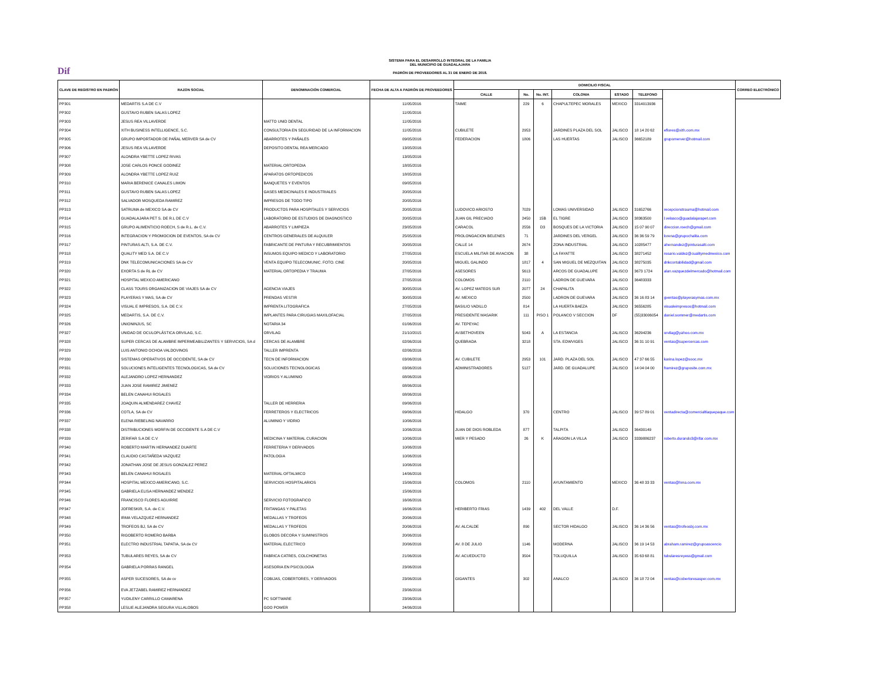Dif
SISTEMA PARA EL DESARROLLO INTEGRAL DE LA FAMILIA
DEL MUNICIPIO DE GUADALAJARA
PADRÓN DE PROVEEDORES AL 31 DE ENERO DE 2018.
| CLAVE DE REGISTRO EN PADRÓN | RAZON SOCIAL | DENOMINACIÓN COMERCIAL | FECHA DE ALTA A PADRÓN DE PROVEEDORES | DOMICILIO FISCAL | | | | | | | CORREO ELECTRÓNICO |
| --- | --- | --- | --- | --- | --- | --- | --- | --- | --- | --- | --- |
| | | | | CALLE | No. | No. INT. | COLONIA | ESTADO | TELEFONO | | |
| PP301 | MEDARTIS S.A DE C.V | | 11/05/2016 | TAIME | 229 | 6 | CHAPULTEPEC MORALES | MEXICO | 3314013936 | | |
| PP302 | GUSTAVO RUBEN SALAS LOPEZ | | 11/05/2016 | | | | | | | | |
| PP303 | JESUS REA VILLAVERDE | MATTO UNID DENTAL | 11/05/2016 | | | | | | | | |
| PP304 | XITH BUSINESS INTELLIGENCE, S.C. | CONSULTORIA EN SEGURIDAD DE LA INFORMACION | 11/05/2016 | CUBILETE | 2953 | | JARDINES PLAZA DEL SOL | JALISCO | 18 14 20 62 | eflores@xith.com.mx | |
| PP305 | GRUPO IMPORTADOR DE PAÑAL MERVER SA de CV | ABARROTES Y PAÑALES | 09/05/2016 | FEDERACION | 1806 | | LAS HUERTAS | JALISCO | 36652189 | grupomerver@hotmail.com | |
| PP306 | JESUS REA VILLAVERDE | DEPOSITO DENTAL REA MERCADO | 13/05/2016 | | | | | | | | |
| PP307 | ALONDRA YBETTE LOPEZ RIVAS | | 13/05/2016 | | | | | | | | |
| PP308 | JOSE CARLOS PONCE GODINEZ | MATERIAL ORTOPEDIA | 18/05/2016 | | | | | | | | |
| PP309 | ALONDRA YBETTE LOPEZ RUIZ | APARATOS ORTOPEDICOS | 18/05/2016 | | | | | | | | |
| PP310 | MARIA BERENICE CANALES LIMON | BANQUETES Y EVENTOS | 09/05/2016 | | | | | | | | |
| PP311 | GUSTAVO RUBEN SALAS LOPEZ | GASES MEDICINALES E INDUSTRIALES | 20/05/2016 | | | | | | | | |
| PP312 | SALVADOR MOSQUEDA RAMIREZ | IMPRESOS DE TODO TIPO | 20/05/2016 | | | | | | | | |
| PP313 | SATRUMA de MEXICO SA de CV | PRODUCTOS PARA HOSPITALES Y SERVICIOS | 20/05/2016 | LUDOVICO ARIOSTO | 7029 | | LOMAS UNIVERSIDAD | JALISCO | 31652766 | recepcionstrauma@hotmail.com | |
| PP314 | GUADALAJARA PET S. DE R.L DE C.V | LABORATORIO DE ESTUDIOS DE DIAGNOSTICO | 20/05/2016 | JUAN GIL PRECIADO | 2450 | 15B | EL TIGRE | JALISCO | 38363500 | l.velasco@guadalajarapet.com | |
| PP315 | GRUPO ALIMENTICIO ROECH, S de R.L. de C.V. | ABARROTES Y LIMPIEZA | 23/05/2016 | CARACOL | 2556 | D3 | BOSQUES DE LA VICTORIA | JALISCO | 15 07 90 07 | direccion.roech@gmail.com | |
| PP316 | INTEGRACION Y PROMOCION DE EVENTOS, SA de CV | CENTROS GENERALES DE ALQUILER | 25/05/2016 | PROLONGACION BELENES | 71 | | JARDINES DEL VERGEL | JALISCO | 36 36 59 79 | lorena@grupochalita.com | |
| PP317 | PINTURAS ALTI, S.A. DE C.V. | FABRICANTE DE PINTURA Y RECUBRIMIENTOS | 20/05/2016 | CALLE 14 | 2674 | | ZONA INDUSTRIAL | JALISCO | 10285477 | ahernandez@pinturasalti.com | |
| PP318 | QUALITY MED S.A. DE C.V | INSUMOS EQUIPO MEDICO Y LABORATORIO | 27/05/2016 | ESCUELA MILITAR DE AVIACION | 38 | | LA FAYATTE | JALISCO | 38271452 | rosario.valdez@cualitymedmexico.com | |
| PP319 | DNK TELECOMUNICACIONES SA de CV | VENTA EQUIPO TELECOMUNIC. FOTO. CINE | 20/05/2016 | MIGUEL GALINDO | 1817 | 4 | SAN MIGUEL DE MEZQUITAN | JALISCO | 38275035 | dnkcontabilidad@gmail.com | |
| PP320 | EXORTA S de RL de CV | MATERIAL ORTOPEDIA Y TRAUMA | 27/05/2016 | ASESORES | 5613 | | ARCOS DE GUADALUPE | JALISCO | 3673 1724 | alan.vazquezdelmercado@hotmail.com | |
| PP321 | HOSPITAL MEXICO AMERICANO | | 27/05/2016 | COLOMOS | 2110 | | LADRON DE GUEVARA | JALISCO | 36483333 | | |
| PP322 | CLASS TOURS ORGANIZACION DE VIAJES SA de CV | AGENCIA VIAJES | 30/05/2016 | AV. LOPEZ MATEOS SUR | 2077 | 24 | CHAPALITA | JALISCO | | | |
| PP323 | PLAYERAS Y MAS, SA de CV | PRENDAS VESTIR | 30/05/2016 | AV. MEXICO | 2500 | | LADRON DE GUEVARA | JALISCO | 36 16 83 14 | gventas@playerasymas.com.mx | |
| PP324 | VISUAL E IMPRESOS, S.A. DE C.V. | IMPRENTA LITOGRAFICA | 27/05/2016 | BASILIO VADILLO | 814 | | LA HUERTA BAEZA | JALISCO | 36556285 | visualeimpresos@hotmail.com | |
| PP325 | MEDARTIS, S.A. DE C.V. | IMPLANTES PARA CIRUGIAS MAXILOFACIAL | 27/05/2016 | PRESIDENTE MASARIK | 111 | PISO 1 | POLANCO V SECCION | DF | (55)33006054 | daniel.sommer@medartis.com | |
| PP326 | UNIONINJUS, SC | NOTARIA 34 | 01/06/2016 | AV. TEPEYAC | | | | | | | |
| PP327 | UNIDAD DE OCULOPLÁSTICA ORVILAG, S.C. | ORVILAG | 21/10/2015 | AV.BETHOVEEN | 5043 | A | LA ESTANCIA | JALISCO | 36294236 | orvilag@yahoo.com.mx | |
| PP328 | SUPER CERCAS DE ALAMBRE IMPERMEABILIZANTES Y SERVICIOS, SA d | CERCAS DE ALAMBRE | 02/06/2016 | QUEBRADA | 3218 | | STA. EDWVIGES | JALISCO | 36 31 10 91 | ventas@supercercas.com | |
| PP329 | LUIS ANTONIO OCHOA VALDOVINOS | TALLER IMPRENTA | 02/06/2016 | | | | | | | | |
| PP330 | SISTEMAS OPERATIVOS DE OCCIDENTE, SA de CV | TECN DE INFORMACION | 03/06/2016 | AV. CUBILETE | 2953 | 101 | JARD. PLAZA DEL SOL | JALISCO | 47 37 66 55 | karina.lopez@sooc.mx | |
| PP331 | SOLUCIONES INTELIGENTES TECNOLOGICAS, SA de CV | SOLUCIONES TECNOLOGICAS | 03/06/2016 | ADMINISTRADORES | 5127 | | JARD. DE GUADALUPE | JALISCO | 14 04 04 00 | framirez@gruposite.com.mx | |
| PP332 | ALEJANDRO LOPEZ HERNANDEZ | VIDRIOS Y ALUMINIO | 08/06/2016 | | | | | | | | |
| PP333 | JUAN JOSE RAMIREZ JIMENEZ | | 08/06/2016 | | | | | | | | |
| PP334 | BELEN CANAHUI ROSALES | | 08/06/2016 | | | | | | | | |
| PP335 | JOAQUIN ALMENDAREZ CHAVEZ | TALLER DE HERRERIA | 09/06/2016 | | | | | | | | |
| PP336 | COTLA, SA de CV | FERRETEROS Y ELECTRICOS | 09/06/2016 | HIDALGO | 370 | | CENTRO | JALISCO | 39 57 89 01 | ventadirecta@comercialtlaquepaque.com | |
| PP337 | ELENA RIEBELING NAVARRO | ALUMINIO Y VIDRIO | 10/06/2016 | | | | | | | | |
| PP338 | DISTRIBUCIONES MORFIN DE OCCIDENTE S.A DE C.V | | 10/06/2016 | JUAN DE DIOS ROBLEDA | 877 | | TALPITA | JALISCO | 36430149 | | |
| PP339 | ZERIFAR S.A DE C.V | MEDICINA Y MATERIAL CURACION | 10/06/2016 | MIER Y PESADO | 26 | K | ARAGON LA VILLA | JALISCO | 3339886237 | roberto.durando3@rifar.com.mx | |
| PP340 | ROBERTO MARTIN HERNANDEZ DUARTE | FERRETERIA Y DERIVADOS | 10/06/2016 | | | | | | | | |
| PP341 | CLAUDIO CASTAÑEDA VAZQUEZ | PATOLOGIA | 10/06/2016 | | | | | | | | |
| PP342 | JONATHAN JOSE DE JESUS GONZALEZ PEREZ | | 10/06/2016 | | | | | | | | |
| PP343 | BELEN CANAHUI ROSALES | MATERIAL OFTALMICO | 14/06/2016 | | | | | | | | |
| PP344 | HOSPITAL MEXICO AMERICANO, S.C. | SERVICIOS HOSPITALARIOS | 15/06/2016 | COLOMOS | 2110 | | AYUNTAMIENTO | MEXICO | 36 48 33 33 | ventas@hma.com.mx | |
| PP345 | GABRIELA ELISA HERNANDEZ MENDEZ | | 15/06/2016 | | | | | | | | |
| PP346 | FRANCISCO FLORES AGUIRRE | SERVICIO FOTOGRAFICO | 16/06/2016 | | | | | | | | |
| PP347 | JOFRESKIR, S.A. de C.V. | FRITANGAS Y PALETAS | 16/06/2016 | HERIBERTO FRIAS | 1439 | 402 | DEL VALLE | D.F. | | | |
| PP348 | IRMA VELAZQUEZ HERNANDEZ | MEDALLAS Y TROFEOS | 20/06/2016 | | | | | | | | |
| PP349 | TROFEOS BJ, SA de CV | MEDALLAS Y TROFEOS | 20/06/2016 | AV. ALCALDE | 890 | | SECTOR HIDALGO | JALISCO | 36 14 36 56 | ventas@trofeosbj.com.mx | |
| PP350 | RIGOBERTO ROMERO BARBA | GLOBOS DECORA Y SUMINISTROS | 20/06/2016 | | | | | | | | |
| PP351 | ELECTRO INDUSTRIAL TAPATIA, SA de CV | MATERIAL ELECTRICO | 20/06/2016 | AV. 8 DE JULIO | 1146 | | MODERNA | JALISCO | 36 19 14 53 | abraham.ramirez@grupoascencio | |
| PP353 | TUBULARES REYES, SA de CV | FABRICA CATRES, COLCHONETAS | 21/06/2016 | AV. ACUEDUCTO | 3504 | | TOLUQUILLA | JALISCO | 35 63 68 81 | tubularesreyess@gmail.com | |
| PP354 | GABRIELA PORRAS RANGEL | ASESORIA EN PSICOLOGIA | 23/06/2016 | | | | | | | | |
| PP355 | ASPER SUCESORES, SA de cv | COBIJAS, COBERTORES, Y DERIVADOS | 23/06/2016 | GIGANTES | 302 | | ANALCO | JALISCO | 36 18 72 04 | ventas@cobertoresasper.com.mx | |
| PP356 | EVA JETZABEL RAMIREZ HERNANDEZ | | 23/06/2016 | | | | | | | | |
| PP357 | YUDILENY CARRILLO CAMARENA | PC SOFTWARE | 23/06/2016 | | | | | | | | |
| PP358 | LESLIE ALEJANDRA SEGURA VILLALOBOS | GOO POWER | 24/06/2016 | | | | | | | | |